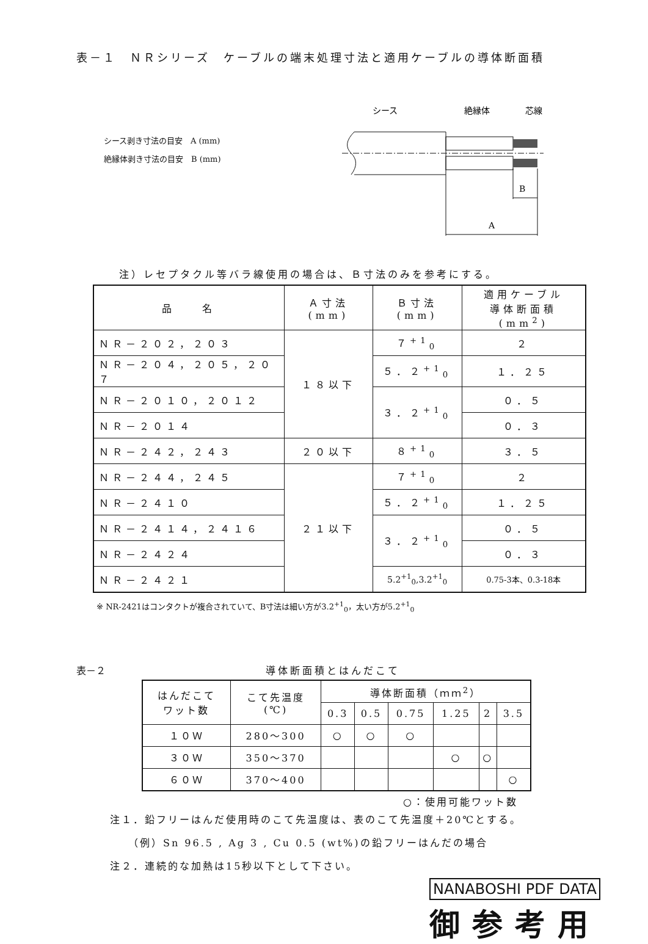表－１　ＮＲシリーズ　ケーブルの端末処理寸法と適用ケーブルの導体断面積
シース剥き寸法の目安　A (mm)
絶縁体剥き寸法の目安　B (mm)
シース
絶縁体
芯線
B
A
注）レセプタクル等バラ線使用の場合は、Ｂ寸法のみを参考にする。
| 品 名 | Ａ寸法 (mm) | Ｂ寸法 (mm) | 適用ケーブル 導体断面積 (mm<sup>2</sup>) |
| --- | --- | --- | --- |
| ＮＲ－２０２，２０３ | １８以下 | ７<sup>+1</sup><sub>0</sub> | ２ |
| ＮＲ－２０４，２０５，２０７ | | ５．２<sup>+1</sup><sub>0</sub> | １．２５ |
| ＮＲ－２０１０，２０１２ | | ３．２<sup>+1</sup><sub>0</sub> | ０．５ |
| ＮＲ－２０１４ | | | ０．３ |
| ＮＲ－２４２，２４３ | ２０以下 | ８<sup>+1</sup><sub>0</sub> | ３．５ |
| ＮＲ－２４４，２４５ | ２１以下 | ７<sup>+1</sup><sub>0</sub> | ２ |
| ＮＲ－２４１０ | | ５．２<sup>+1</sup><sub>0</sub> | １．２５ |
| ＮＲ－２４１４，２４１６ | | ３．２<sup>+1</sup><sub>0</sub> | ０．５ |
| ＮＲ－２４２４ | | | ０．３ |
| ＮＲ－２４２１ | | 5.2<sup>+1</sup><sub>0</sub>,3.2<sup>+1</sup><sub>0</sub> | 0.75-3本、0.3-18本 |
※ NR-2421はコンタクトが複合されていて、B寸法は細い方が3.2<sup>+1</sup><sub>0</sub>，太い方が5.2<sup>+1</sup><sub>0</sub>
表－２ 導体断面積とはんだこて
| はんだこて ワット数 | こて先温度 (℃) | 導体断面積（ｍｍ<sup>2</sup>） | | | | | |
| --- | --- | --- | --- | --- | --- | --- | --- |
| | | 0.3 | 0.5 | 0.75 | 1.25 | 2 | 3.5 |
| １０Ｗ | 280～300 | ○ | ○ | ○ | | | |
| ３０Ｗ | 350～370 | | | | ○ | ○ | |
| ６０Ｗ | 370～400 | | | | | | ○ |
○：使用可能ワット数
注１．鉛フリーはんだ使用時のこて先温度は、表のこて先温度＋20℃とする。
　　（例）Sn 96.5 , Ag 3 , Cu 0.5 (wt%)の鉛フリーはんだの場合
注２．連続的な加熱は15秒以下として下さい。
NANABOSHI PDF DATA
御参考用